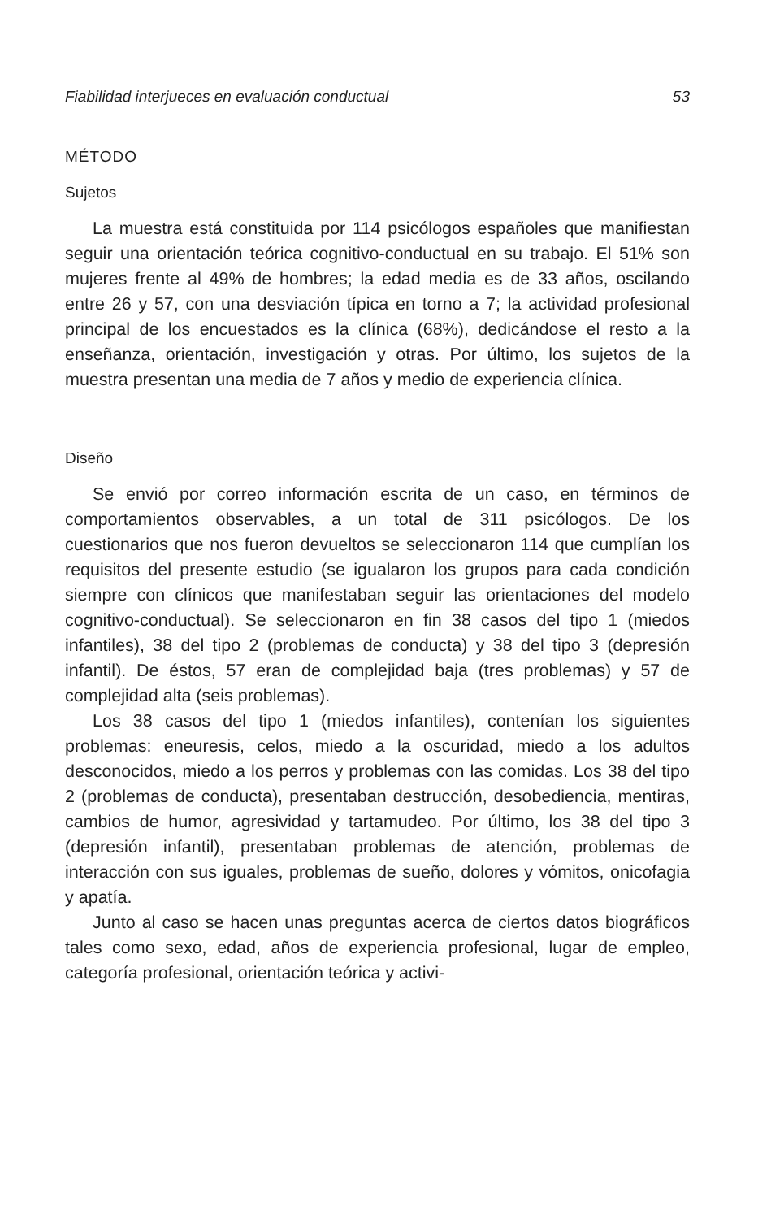Fiabilidad interjueces en evaluación conductual 53
MÉTODO
Sujetos
La muestra está constituida por 114 psicólogos españoles que manifiestan seguir una orientación teórica cognitivo-conductual en su trabajo. El 51% son mujeres frente al 49% de hombres; la edad media es de 33 años, oscilando entre 26 y 57, con una desviación típica en torno a 7; la actividad profesional principal de los encuestados es la clínica (68%), dedicándose el resto a la enseñanza, orientación, investigación y otras. Por último, los sujetos de la muestra presentan una media de 7 años y medio de experiencia clínica.
Diseño
Se envió por correo información escrita de un caso, en términos de comportamientos observables, a un total de 311 psicólogos. De los cuestionarios que nos fueron devueltos se seleccionaron 114 que cumplían los requisitos del presente estudio (se igualaron los grupos para cada condición siempre con clínicos que manifestaban seguir las orientaciones del modelo cognitivo-conductual). Se seleccionaron en fin 38 casos del tipo 1 (miedos infantiles), 38 del tipo 2 (problemas de conducta) y 38 del tipo 3 (depresión infantil). De éstos, 57 eran de complejidad baja (tres problemas) y 57 de complejidad alta (seis problemas).
Los 38 casos del tipo 1 (miedos infantiles), contenían los siguientes problemas: eneuresis, celos, miedo a la oscuridad, miedo a los adultos desconocidos, miedo a los perros y problemas con las comidas. Los 38 del tipo 2 (problemas de conducta), presentaban destrucción, desobediencia, mentiras, cambios de humor, agresividad y tartamudeo. Por último, los 38 del tipo 3 (depresión infantil), presentaban problemas de atención, problemas de interacción con sus iguales, problemas de sueño, dolores y vómitos, onicofagia y apatía.
Junto al caso se hacen unas preguntas acerca de ciertos datos biográficos tales como sexo, edad, años de experiencia profesional, lugar de empleo, categoría profesional, orientación teórica y activi-